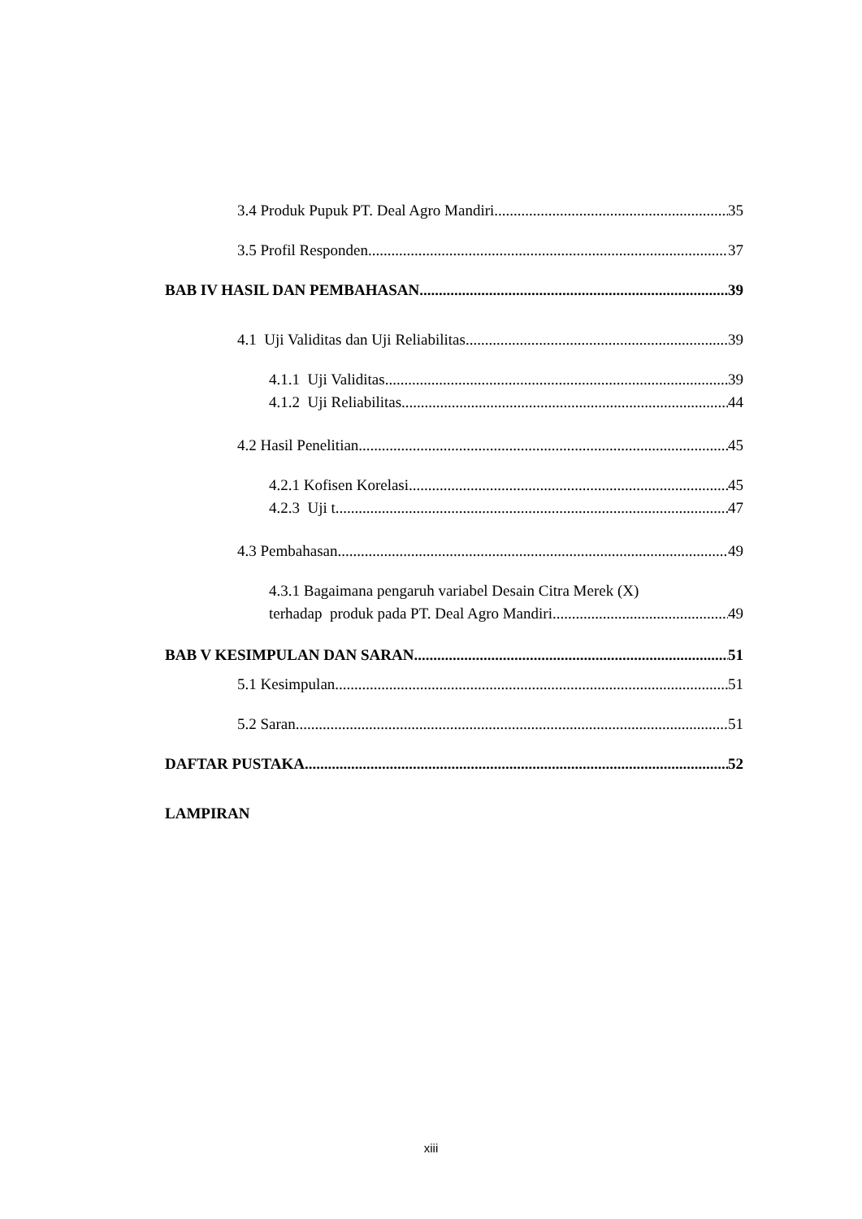3.4 Produk Pupuk PT. Deal Agro Mandiri 35
3.5 Profil Responden 37
BAB IV HASIL DAN PEMBAHASAN 39
4.1 Uji Validitas dan Uji Reliabilitas 39
4.1.1 Uji Validitas 39
4.1.2 Uji Reliabilitas 44
4.2 Hasil Penelitian 45
4.2.1 Kofisen Korelasi 45
4.2.3 Uji t 47
4.3 Pembahasan 49
4.3.1 Bagaimana pengaruh variabel Desain Citra Merek (X)
terhadap produk pada PT. Deal Agro Mandiri 49
BAB V KESIMPULAN DAN SARAN 51
5.1 Kesimpulan 51
5.2 Saran 51
DAFTAR PUSTAKA 52
LAMPIRAN
xiii